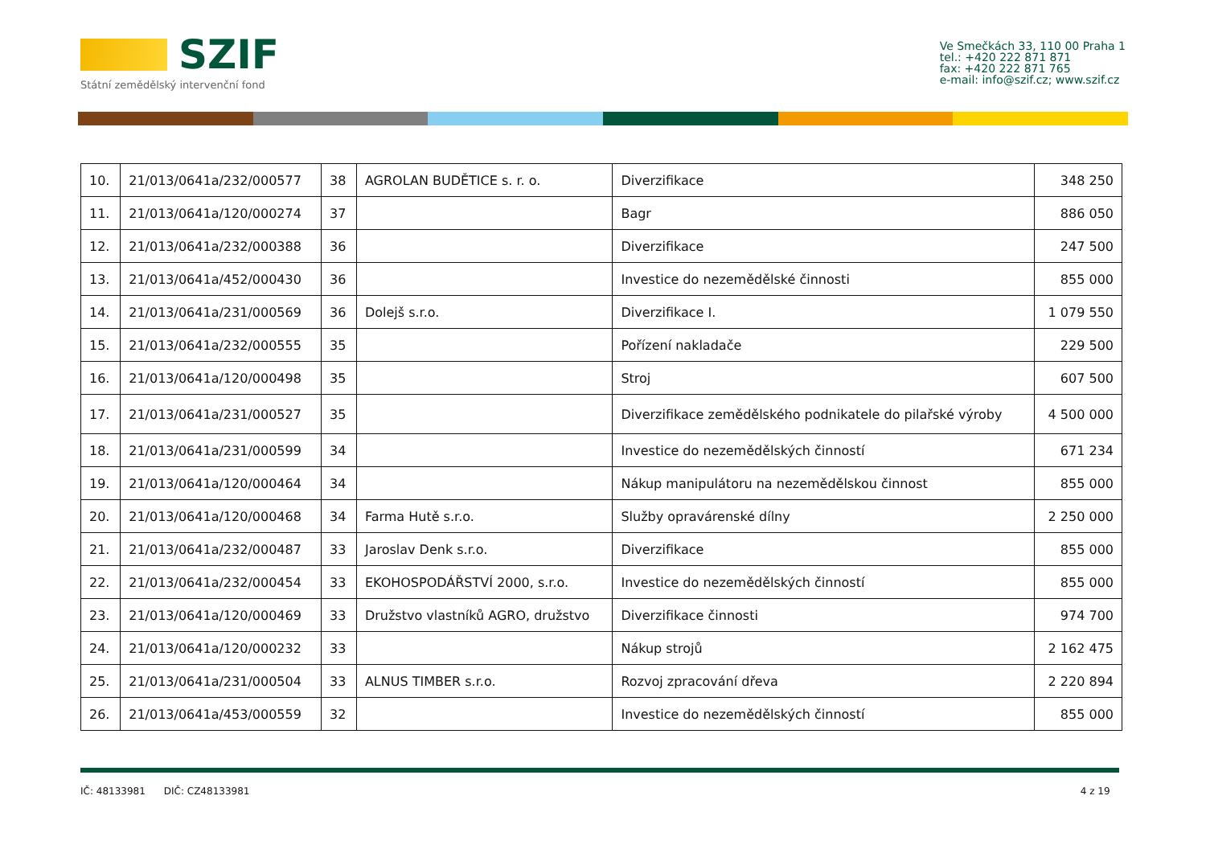SZIF
Státní zemědělský intervenční fond
Ve Smečkách 33, 110 00 Praha 1
tel.: +420 222 871 871
fax: +420 222 871 765
e-mail: info@szif.cz; www.szif.cz
| 10. | 21/013/0641a/232/000577 | 38 | AGROLAN BUDĚTICE s. r. o. | Diverzifikace | 348 250 |
| 11. | 21/013/0641a/120/000274 | 37 | | Bagr | 886 050 |
| 12. | 21/013/0641a/232/000388 | 36 | | Diverzifikace | 247 500 |
| 13. | 21/013/0641a/452/000430 | 36 | | Investice do nezemědělské činnosti | 855 000 |
| 14. | 21/013/0641a/231/000569 | 36 | Dolejš s.r.o. | Diverzifikace I. | 1 079 550 |
| 15. | 21/013/0641a/232/000555 | 35 | | Pořízení nakladače | 229 500 |
| 16. | 21/013/0641a/120/000498 | 35 | | Stroj | 607 500 |
| 17. | 21/013/0641a/231/000527 | 35 | | Diverzifikace zemědělského podnikatele do pilařské výroby | 4 500 000 |
| 18. | 21/013/0641a/231/000599 | 34 | | Investice do nezemědělských činností | 671 234 |
| 19. | 21/013/0641a/120/000464 | 34 | | Nákup manipulátoru na nezemědělskou činnost | 855 000 |
| 20. | 21/013/0641a/120/000468 | 34 | Farma Hutě s.r.o. | Služby opravárenské dílny | 2 250 000 |
| 21. | 21/013/0641a/232/000487 | 33 | Jaroslav Denk s.r.o. | Diverzifikace | 855 000 |
| 22. | 21/013/0641a/232/000454 | 33 | EKOHOSPODÁŘSTVÍ 2000, s.r.o. | Investice do nezemědělských činností | 855 000 |
| 23. | 21/013/0641a/120/000469 | 33 | Družstvo vlastníků AGRO, družstvo | Diverzifikace činnosti | 974 700 |
| 24. | 21/013/0641a/120/000232 | 33 | | Nákup strojů | 2 162 475 |
| 25. | 21/013/0641a/231/000504 | 33 | ALNUS TIMBER s.r.o. | Rozvoj zpracování dřeva | 2 220 894 |
| 26. | 21/013/0641a/453/000559 | 32 | | Investice do nezemědělských činností | 855 000 |
IČ: 48133981 DIČ: CZ48133981 4 z 19